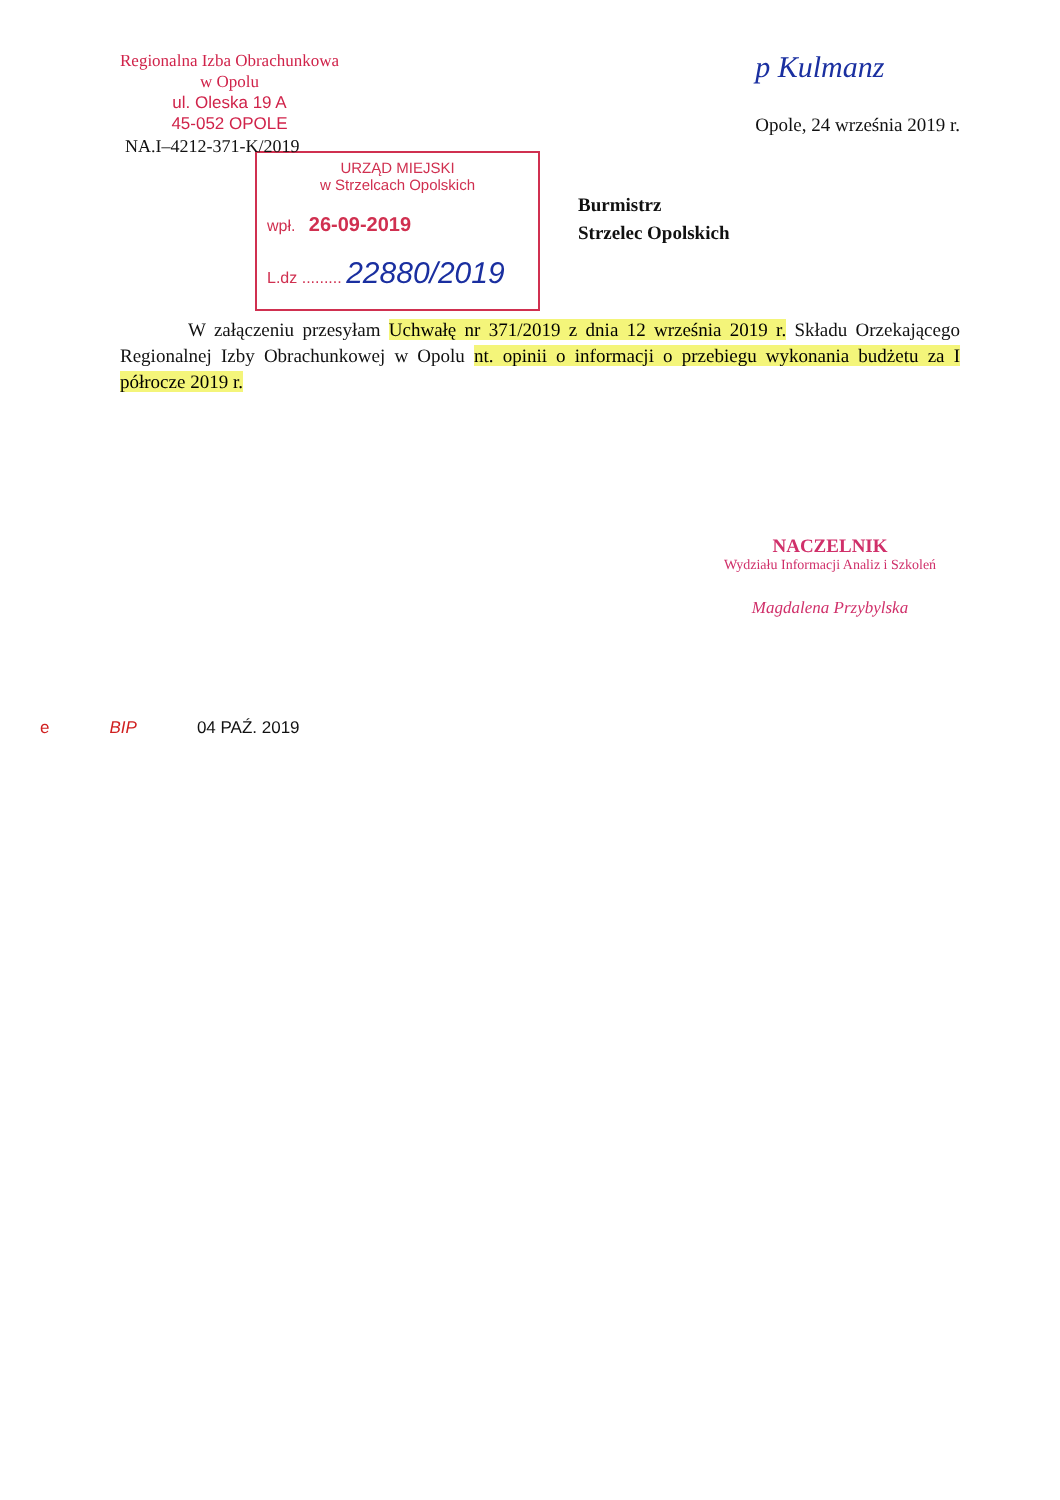Regionalna Izba Obrachunkowa
w Opolu
ul. Oleska 19 A
45-052 OPOLE
p Kulmanz
Opole, 24 września 2019 r.
NA.I–4212-371-K/2019
URZĄD MIEJSKI
w Strzelcach Opolskich
wpł. 26-09-2019
L.dz ......... 22880/2019
Burmistrz
Strzelec Opolskich
W załączeniu przesyłam Uchwałę nr 371/2019 z dnia 12 września 2019 r. Składu Orzekającego Regionalnej Izby Obrachunkowej w Opolu nt. opinii o informacji o przebiegu wykonania budżetu za I półrocze 2019 r.
NACZELNIK
Wydziału Informacji Analiz i Szkoleń
Magdalena Przybylska
e BIP 04 PAŹ. 2019